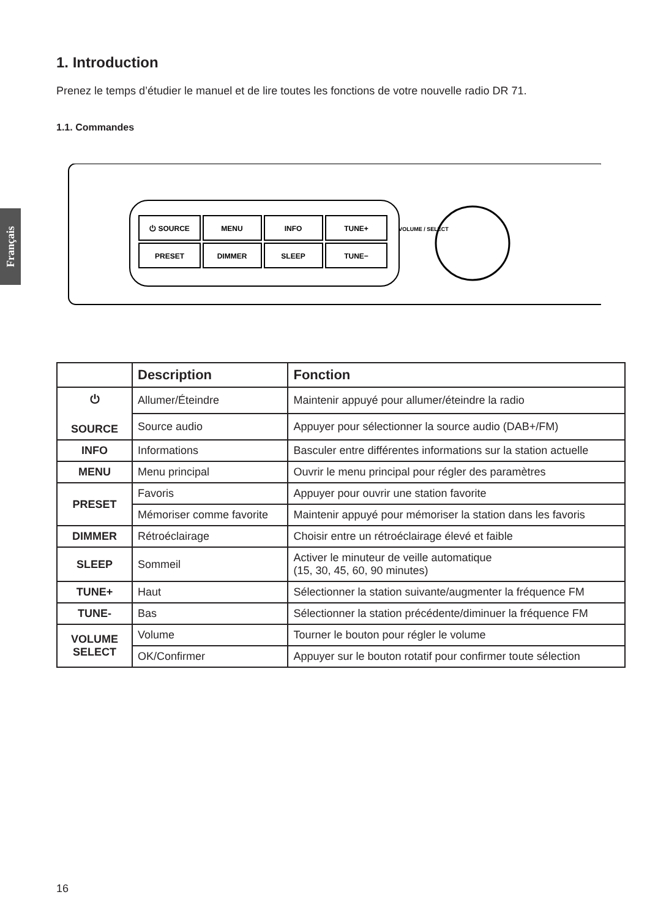Français
1. Introduction
Prenez le temps d’étudier le manuel et de lire toutes les fonctions de votre nouvelle radio DR 71.
1.1. Commandes
⏻ SOURCE
MENU
INFO
TUNE+
PRESET
DIMMER
SLEEP
TUNE−
VOLUME / SELECT
| | Description | Fonction |
| --- | --- | --- |
| ⏻ SOURCE | Allumer/Éteindre | Maintenir appuyé pour allumer/éteindre la radio |
| | Source audio | Appuyer pour sélectionner la source audio (DAB+/FM) |
| INFO | Informations | Basculer entre différentes informations sur la station actuelle |
| MENU | Menu principal | Ouvrir le menu principal pour régler des paramètres |
| PRESET | Favoris | Appuyer pour ouvrir une station favorite |
| | Mémoriser comme favorite | Maintenir appuyé pour mémoriser la station dans les favoris |
| DIMMER | Rétroéclairage | Choisir entre un rétroéclairage élevé et faible |
| SLEEP | Sommeil | Activer le minuteur de veille automatique (15, 30, 45, 60, 90 minutes) |
| TUNE+ | Haut | Sélectionner la station suivante/augmenter la fréquence FM |
| TUNE- | Bas | Sélectionner la station précédente/diminuer la fréquence FM |
| VOLUME SELECT | Volume | Tourner le bouton pour régler le volume |
| | OK/Confirmer | Appuyer sur le bouton rotatif pour confirmer toute sélection |
16